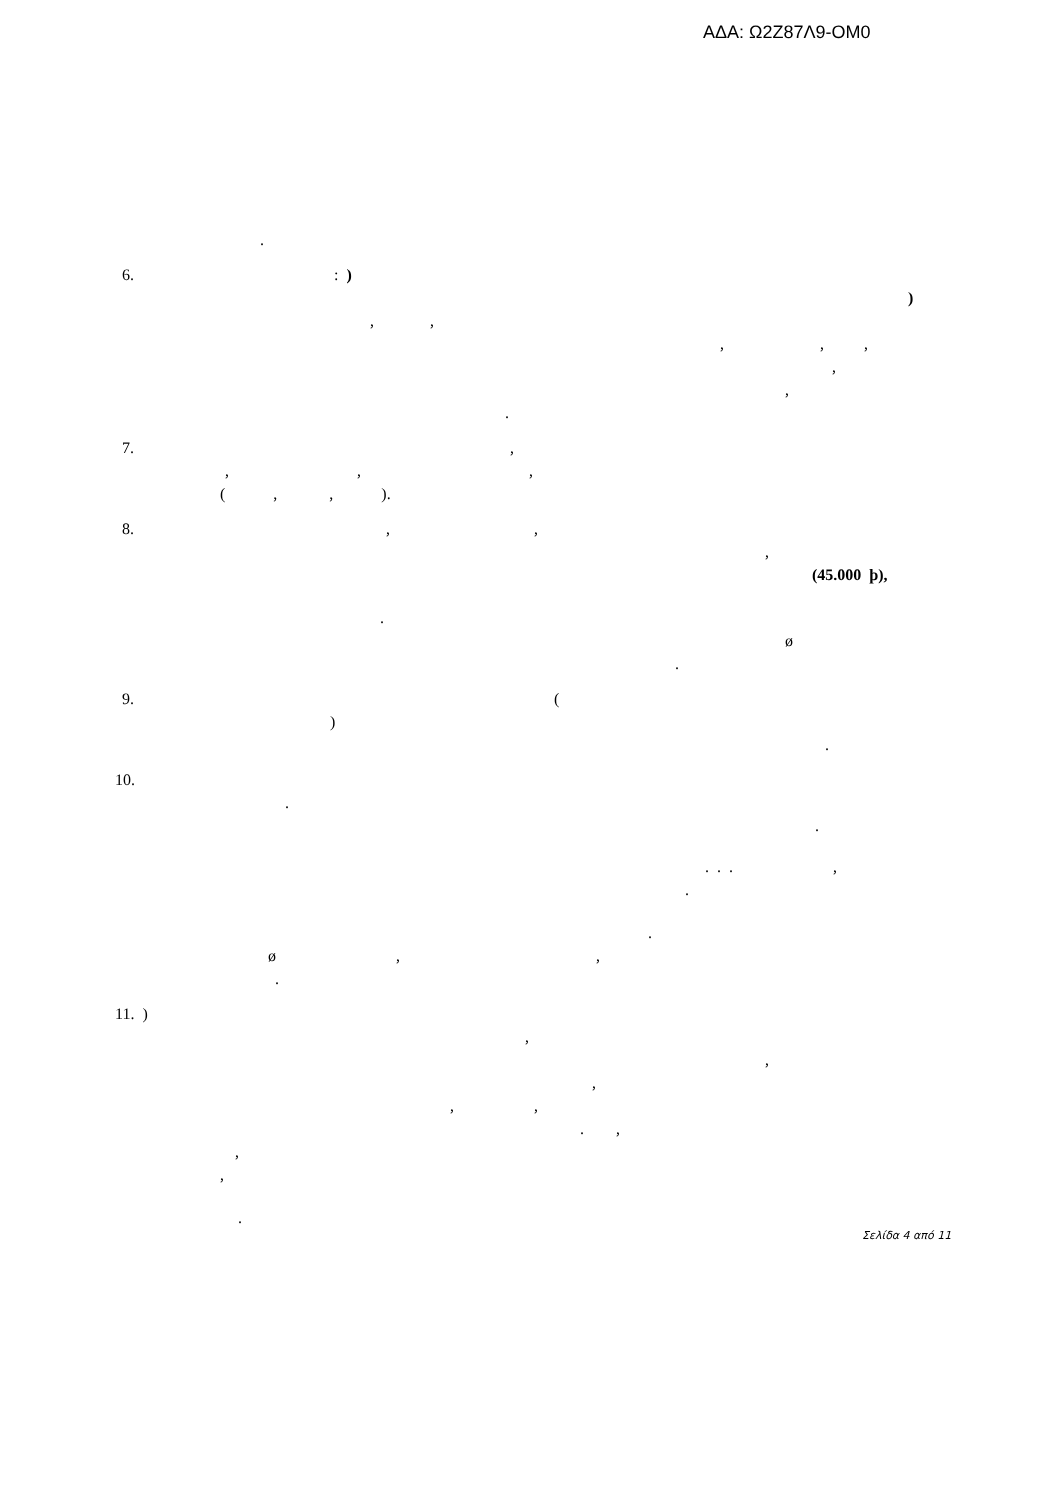ΑΔΑ: Ω2Ζ87Λ9-ΟΜ0
.
6. : )
)
, ,
, , ,
,
,
.
7. ,
, , ,
( , , ).
8. , ,
,
(45.000 þ),
.
ø
.
9. (
)
.
10.
.
.
. . . ,
.
.
ø , ,
.
11. )
,
,
,
, ,
. ,
,
,
.
Σελίδα 4 από 11